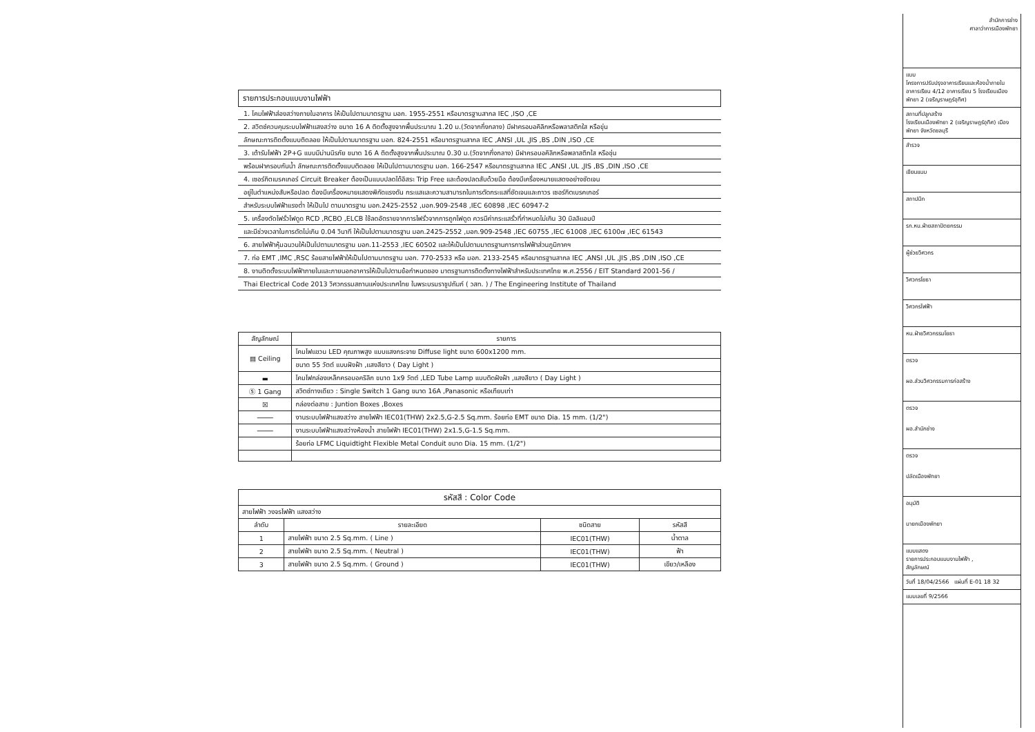รายการประกอบแบบงานไฟฟ้า
1. โคมไฟฟ้าส่องสว่างภายในอาคาร ให้เป็นไปตามมาตรฐาน มอก. 1955-2551 หรือมาตรฐานสากล IEC ,ISO ,CE
2. สวิตช์ควบคุมระบบไฟฟ้าแสงสว่าง ขนาด 16 A ติดตั้งสูงจากพื้นประมาณ 1.20 ม.(วัดจากกึ่งกลาง) มีฝาครอบอคิลิกหรือพลาสติกใส หรือขุ่น
ลักษณะการติดตั้งแบบติดลอย ให้เป็นไปตามมาตรฐาน มอก. 824-2551 หรือมาตรฐานสากล IEC ,ANSI ,UL ,JIS ,BS ,DIN ,ISO ,CE
3. เต้ารับไฟฟ้า 2P+G แบบมีม่านนิรภัย ขนาด 16 A ติดตั้งสูงจากพื้นประมาณ 0.30 ม.(วัดจากกึ่งกลาง) มีฝาครอบอคิลิกหรือพลาสติกใส หรือขุ่น
พร้อมฝาครอบกันน้ำ ลักษณะการติดตั้งแบบติดลอย ให้เป็นไปตามมาตรฐาน มอก. 166-2547 หรือมาตรฐานสากล IEC ,ANSI ,UL ,JIS ,BS ,DIN ,ISO ,CE
4. เซอร์กิตเบรคเกอร์ Circuit Breaker ต้องเป็นแบบปลดได้อิสระ Trip Free และต้องปลดสับด้วยมือ ต้องมีเครื่องหมายแสดงอย่างชัดเจน
อยู่ในตำแหน่งสับหรือปลด ต้องมีเครื่องหมายแสดงพิกัดแรงดัน กระแสและความสามารถในการตัดกระแสที่ชัดเจนและถาวร เซอร์กิตเบรคเกอร์
สำหรับระบบไฟฟ้าแรงต่ำ ให้เป็นไป ตามมาตรฐาน มอก.2425-2552 ,มอก.909-2548 ,IEC 60898 ,IEC 60947-2
5. เครื่องตัดไฟรั่วไฟดูด RCD ,RCBO ,ELCB ใช้ลดอัตรายจากการไฟรั่วจากการถูกไฟดูด ควรมีค่ากระแสรั่วที่กำหนดไม่เกิน 30 มิลลิแอมป์
และมีช่วงเวลาในการตัดไม่เกิน 0.04 วินาที ให้เป็นไปตามมาตรฐาน มอก.2425-2552 ,มอก.909-2548 ,IEC 60755 ,IEC 61008 ,IEC 6100๗ ,IEC 61543
6. สายไฟฟ้าหุ้มฉนวนให้เป็นไปตามมาตรฐาน มอก.11-2553 ,IEC 60502 และให้เป็นไปตามมาตรฐานการการไฟฟ้าส่วนภูมิภาคฯ
7. ท่อ EMT ,IMC ,RSC ร้อยสายไฟฟ้าให้เป็นไปตามมาตรฐาน มอก. 770-2533 หรือ มอก. 2133-2545 หรือมาตรฐานสากล IEC ,ANSI ,UL ,JIS ,BS ,DIN ,ISO ,CE
8. งานติดตั้งระบบไฟฟ้าภายในและภายนอกอาคารให้เป็นไปตามข้อกำหนดของ มาตรฐานการติดตั้งทางไฟฟ้าสำหรับประเทศไทย พ.ศ.2556 / EIT Standard 2001-56 /
Thai Electrical Code 2013 วิศวกรรมสถานแห่งประเทศไทย ในพระบรมราชูปถัมภ์ ( วสท. ) / The Engineering Institute of Thailand
| สัญลักษณ์ | รายการ |
| --- | --- |
| ▤ Ceiling | โคมไฟแขวน LED คุณภาพสูง แบบแสงกระจาย Diffuse light ขนาด 600x1200 mm. |
| | ขนาด 55 วัตต์ แบบฝังฝ้า ,แสงสีขาว ( Day Light ) |
| ▬ | โคมไฟกล่องเหล็กครอบอคริลิก ขนาด 1x9 วัตต์ ,LED Tube Lamp แบบติดฝังฝ้า ,แสงสีขาว ( Day Light ) |
| Ⓢ 1 Gang | สวิตช์ทางเดียว : Single Switch 1 Gang ขนาด 16A ,Panasonic หรือเทียบเท่า |
| ☒ | กล่องต่อสาย : Juntion Boxes ,Boxes |
| ──── | งานระบบไฟฟ้าแสงสว่าง สายไฟฟ้า IEC01(THW) 2x2.5,G-2.5 Sq.mm. ร้อยท่อ EMT ขนาด Dia. 15 mm. (1/2") |
| ──── | งานระบบไฟฟ้าแสงสว่างห้องน้ำ สายไฟฟ้า IEC01(THW) 2x1.5,G-1.5 Sq.mm. |
| | ร้อยท่อ LFMC Liquidtight Flexible Metal Conduit ขนาด Dia. 15 mm. (1/2") |
| รหัสสี : Color Code | | | |
| --- | --- | --- | --- |
| สายไฟฟ้า วงจรไฟฟ้า แสงสว่าง | | | |
| ลำดับ | รายละเอียด | ชนิดสาย | รหัสสี |
| 1 | สายไฟฟ้า ขนาด 2.5 Sq.mm. ( Line ) | IEC01(THW) | น้ำตาล |
| 2 | สายไฟฟ้า ขนาด 2.5 Sq.mm. ( Neutral ) | IEC01(THW) | ฟ้า |
| 3 | สายไฟฟ้า ขนาด 2.5 Sq.mm. ( Ground ) | IEC01(THW) | เขียว/เหลือง |
สำนักการช่าง
ศาลาว่าการเมืองพัทยา
แบบ
โครงการปรับปรุงอาคารเรียนและห้องน้ำภายในอาคารเรียน 4/12 อาคารเรียน 5 โรงเรียนเมืองพัทยา 2 (เจริญราษฎร์อุทิศ)
สถานที่ปลูกสร้าง
โรงเรียนเมืองพัทยา 2 (เจริญราษฎร์อุทิศ) เมืองพัทยา จังหวัดชลบุรี
สำรวจ
เขียนแบบ
สถาปนิก
รก.หน.ฝ่ายสถาปัตยกรรม
ผู้ช่วยวิศวกร
วิศวกรโยธา
วิศวกรไฟฟ้า
หน.ฝ่ายวิศวกรรมโยธา
ตรวจ
ผอ.ส่วนวิศวกรรมการก่อสร้าง
ตรวจ
ผอ.สำนักช่าง
ตรวจ
ปลัดเมืองพัทยา
อนุมัติ
นายกเมืองพัทยา
แบบแสดง
รายการประกอบแบบงานไฟฟ้า ,
สัญลักษณ์
วันที่ 18/04/2566 แผ่นที่ E-01 18 32
แบบเลขที่ 9/2566